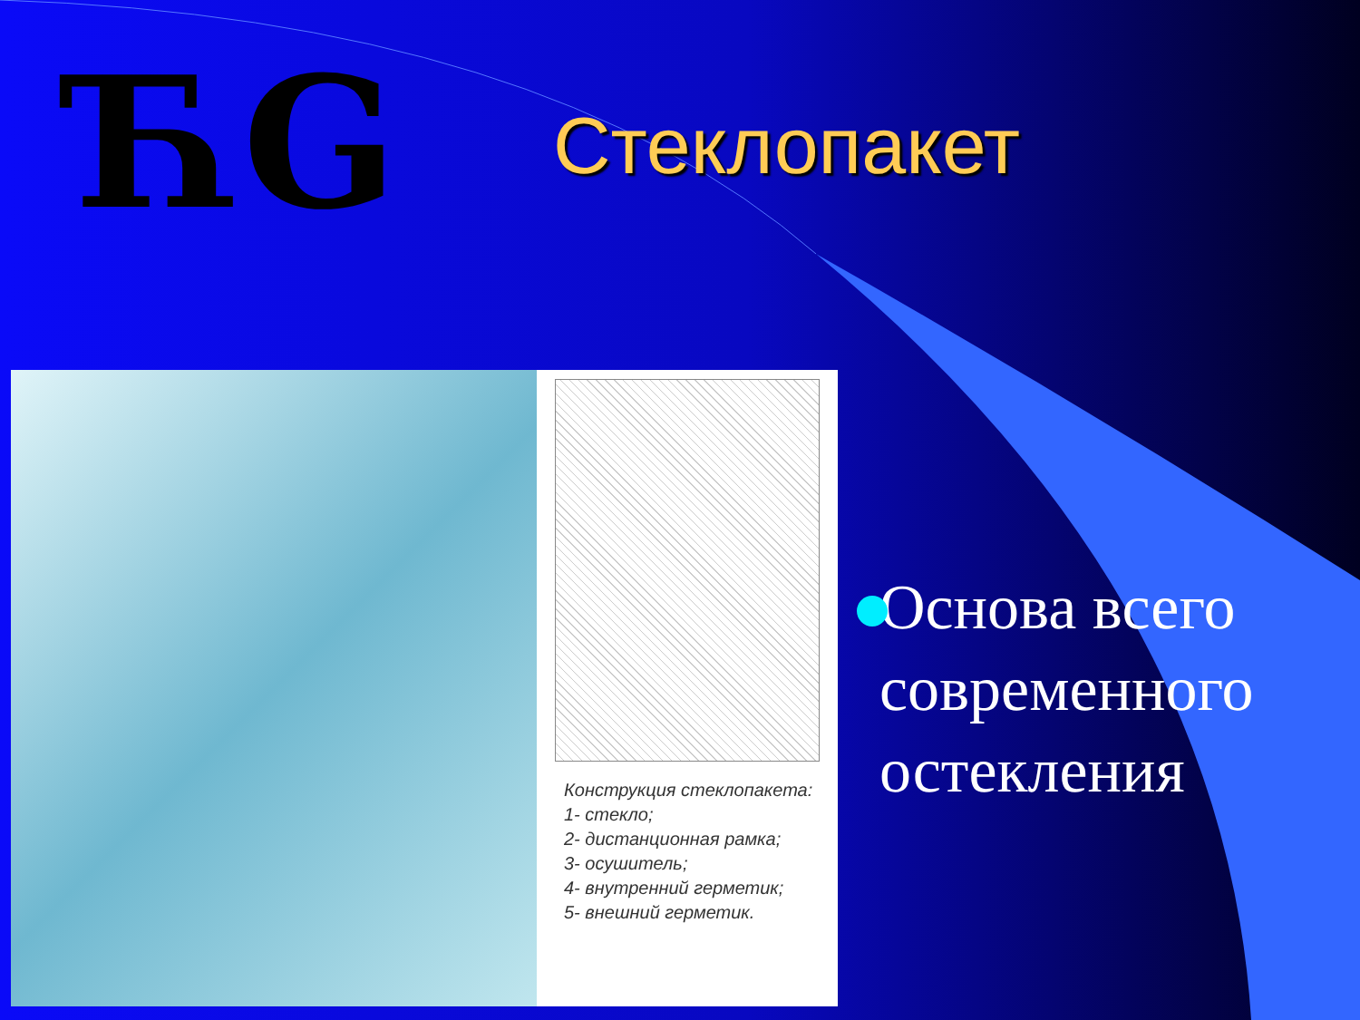ЋG Стеклопакет
Конструкция стеклопакета:
1- стекло;
2- дистанционная рамка;
3- осушитель;
4- внутренний герметик;
5- внешний герметик.
Основа всего современного остекления